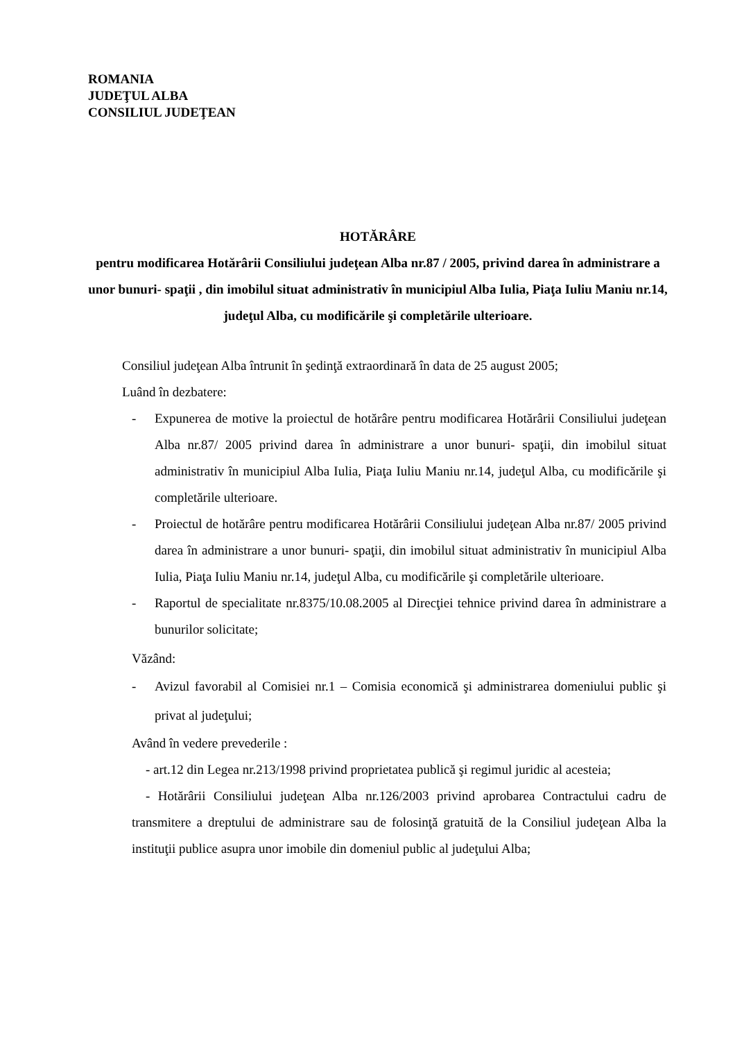ROMANIA
JUDEŢUL ALBA
CONSILIUL JUDEŢEAN
HOTĂRÂRE
pentru modificarea Hotărârii Consiliului judeţean Alba nr.87 / 2005, privind darea în administrare a unor bunuri- spaţii , din imobilul situat administrativ în municipiul Alba Iulia, Piaţa Iuliu Maniu nr.14, judeţul Alba, cu modificările şi completările ulterioare.
Consiliul judeţean Alba întrunit în şedinţă extraordinară în data de 25 august 2005;
Luând în dezbatere:
- Expunerea de motive la proiectul de hotărâre pentru modificarea Hotărârii Consiliului judeţean Alba nr.87/ 2005 privind darea în administrare a unor bunuri- spaţii, din imobilul situat administrativ în municipiul Alba Iulia, Piaţa Iuliu Maniu nr.14, judeţul Alba, cu modificările şi completările ulterioare.
- Proiectul de hotărâre pentru modificarea Hotărârii Consiliului judeţean Alba nr.87/ 2005 privind darea în administrare a unor bunuri- spaţii, din imobilul situat administrativ în municipiul Alba Iulia, Piaţa Iuliu Maniu nr.14, judeţul Alba, cu modificările şi completările ulterioare.
- Raportul de specialitate nr.8375/10.08.2005 al Direcţiei tehnice privind darea în administrare a bunurilor solicitate;
Văzând:
- Avizul favorabil al Comisiei nr.1 – Comisia economică şi administrarea domeniului public şi privat al judeţului;
Având în vedere prevederile :
- art.12 din Legea nr.213/1998 privind proprietatea publică şi regimul juridic al acesteia;
- Hotărârii Consiliului judeţean Alba nr.126/2003 privind aprobarea Contractului cadru de transmitere a dreptului de administrare sau de folosinţă gratuită de la Consiliul judeţean Alba la instituţii publice asupra unor imobile din domeniul public al judeţului Alba;